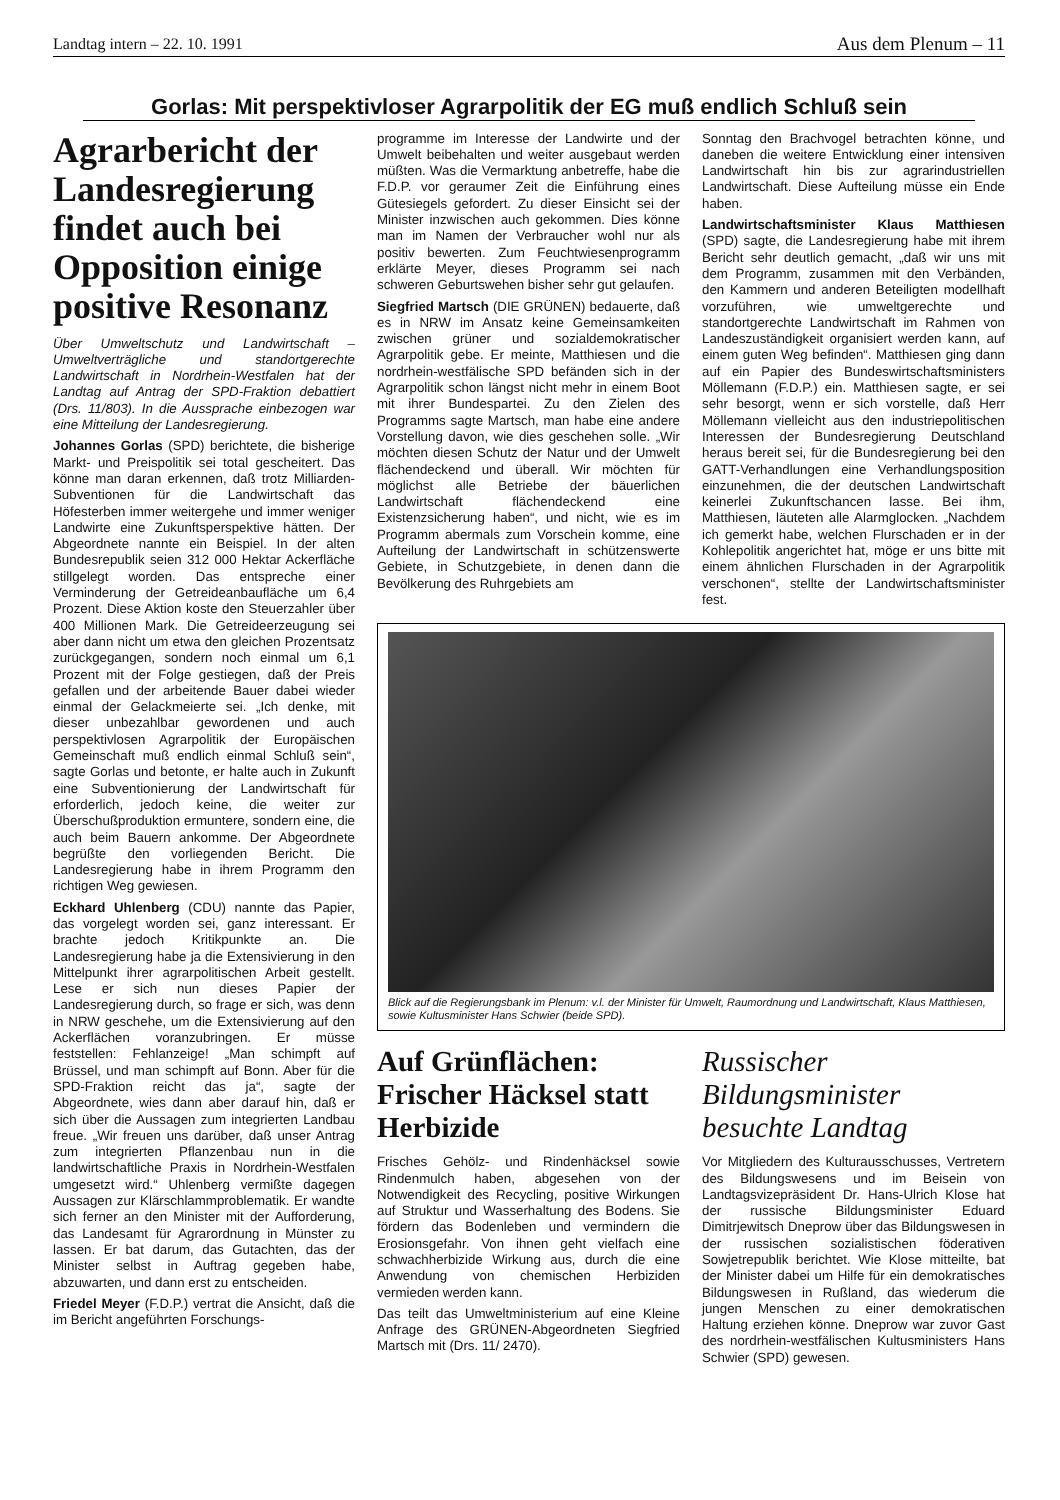Landtag intern – 22. 10. 1991 Aus dem Plenum – 11
Gorlas: Mit perspektivloser Agrarpolitik der EG muß endlich Schluß sein
Agrarbericht der Landesregierung findet auch bei Opposition einige positive Resonanz
Über Umweltschutz und Landwirtschaft – Umweltverträgliche und standortgerechte Landwirtschaft in Nordrhein-Westfalen hat der Landtag auf Antrag der SPD-Fraktion debattiert (Drs. 11/803). In die Aussprache einbezogen war eine Mitteilung der Landesregierung.
Johannes Gorlas (SPD) berichtete, die bisherige Markt- und Preispolitik sei total gescheitert. Das könne man daran erkennen, daß trotz Milliarden-Subventionen für die Landwirtschaft das Höfesterben immer weitergehe und immer weniger Landwirte eine Zukunftsperspektive hätten. Der Abgeordnete nannte ein Beispiel. In der alten Bundesrepublik seien 312 000 Hektar Ackerfläche stillgelegt worden. Das entspreche einer Verminderung der Getreideanbaufläche um 6,4 Prozent. Diese Aktion koste den Steuerzahler über 400 Millionen Mark. Die Getreideerzeugung sei aber dann nicht um etwa den gleichen Prozentsatz zurückgegangen, sondern noch einmal um 6,1 Prozent mit der Folge gestiegen, daß der Preis gefallen und der arbeitende Bauer dabei wieder einmal der Gelackmeierte sei. „Ich denke, mit dieser unbezahlbar gewordenen und auch perspektivlosen Agrarpolitik der Europäischen Gemeinschaft muß endlich einmal Schluß sein“, sagte Gorlas und betonte, er halte auch in Zukunft eine Subventionierung der Landwirtschaft für erforderlich, jedoch keine, die weiter zur Überschußproduktion ermuntere, sondern eine, die auch beim Bauern ankomme. Der Abgeordnete begrüßte den vorliegenden Bericht. Die Landesregierung habe in ihrem Programm den richtigen Weg gewiesen.
Eckhard Uhlenberg (CDU) nannte das Papier, das vorgelegt worden sei, ganz interessant. Er brachte jedoch Kritikpunkte an. Die Landesregierung habe ja die Extensivierung in den Mittelpunkt ihrer agrarpolitischen Arbeit gestellt. Lese er sich nun dieses Papier der Landesregierung durch, so frage er sich, was denn in NRW geschehe, um die Extensivierung auf den Ackerflächen voranzubringen. Er müsse feststellen: Fehlanzeige! „Man schimpft auf Brüssel, und man schimpft auf Bonn. Aber für die SPD-Fraktion reicht das ja“, sagte der Abgeordnete, wies dann aber darauf hin, daß er sich über die Aussagen zum integrierten Landbau freue. „Wir freuen uns darüber, daß unser Antrag zum integrierten Pflanzenbau nun in die landwirtschaftliche Praxis in Nordrhein-Westfalen umgesetzt wird.“ Uhlenberg vermißte dagegen Aussagen zur Klärschlammproblematik. Er wandte sich ferner an den Minister mit der Aufforderung, das Landesamt für Agrarordnung in Münster zu lassen. Er bat darum, das Gutachten, das der Minister selbst in Auftrag gegeben habe, abzuwarten, und dann erst zu entscheiden.
Friedel Meyer (F.D.P.) vertrat die Ansicht, daß die im Bericht angeführten Forschungs-
programme im Interesse der Landwirte und der Umwelt beibehalten und weiter ausgebaut werden müßten. Was die Vermarktung anbetreffe, habe die F.D.P. vor geraumer Zeit die Einführung eines Gütesiegels gefordert. Zu dieser Einsicht sei der Minister inzwischen auch gekommen. Dies könne man im Namen der Verbraucher wohl nur als positiv bewerten. Zum Feuchtwiesenprogramm erklärte Meyer, dieses Programm sei nach schweren Geburtswehen bisher sehr gut gelaufen.
Siegfried Martsch (DIE GRÜNEN) bedauerte, daß es in NRW im Ansatz keine Gemeinsamkeiten zwischen grüner und sozialdemokratischer Agrarpolitik gebe. Er meinte, Matthiesen und die nordrhein-westfälische SPD befänden sich in der Agrarpolitik schon längst nicht mehr in einem Boot mit ihrer Bundespartei. Zu den Zielen des Programms sagte Martsch, man habe eine andere Vorstellung davon, wie dies geschehen solle. „Wir möchten diesen Schutz der Natur und der Umwelt flächendeckend und überall. Wir möchten für möglichst alle Betriebe der bäuerlichen Landwirtschaft flächendeckend eine Existenzsicherung haben“, und nicht, wie es im Programm abermals zum Vorschein komme, eine Aufteilung der Landwirtschaft in schützenswerte Gebiete, in Schutzgebiete, in denen dann die Bevölkerung des Ruhrgebiets am
Sonntag den Brachvogel betrachten könne, und daneben die weitere Entwicklung einer intensiven Landwirtschaft hin bis zur agrarindustriellen Landwirtschaft. Diese Aufteilung müsse ein Ende haben.
Landwirtschaftsminister Klaus Matthiesen (SPD) sagte, die Landesregierung habe mit ihrem Bericht sehr deutlich gemacht, „daß wir uns mit dem Programm, zusammen mit den Verbänden, den Kammern und anderen Beteiligten modellhaft vorzuführen, wie umweltgerechte und standortgerechte Landwirtschaft im Rahmen von Landeszuständigkeit organisiert werden kann, auf einem guten Weg befinden“. Matthiesen ging dann auf ein Papier des Bundeswirtschaftsministers Möllemann (F.D.P.) ein. Matthiesen sagte, er sei sehr besorgt, wenn er sich vorstelle, daß Herr Möllemann vielleicht aus den industriepolitischen Interessen der Bundesregierung Deutschland heraus bereit sei, für die Bundesregierung bei den GATT-Verhandlungen eine Verhandlungsposition einzunehmen, die der deutschen Landwirtschaft keinerlei Zukunftschancen lasse. Bei ihm, Matthiesen, läuteten alle Alarmglocken. „Nachdem ich gemerkt habe, welchen Flurschaden er in der Kohlepolitik angerichtet hat, möge er uns bitte mit einem ähnlichen Flurschaden in der Agrarpolitik verschonen“, stellte der Landwirtschaftsminister fest.
Blick auf die Regierungsbank im Plenum: v.l. der Minister für Umwelt, Raumordnung und Landwirtschaft, Klaus Matthiesen, sowie Kultusminister Hans Schwier (beide SPD).
Auf Grünflächen: Frischer Häcksel statt Herbizide
Frisches Gehölz- und Rindenhäcksel sowie Rindenmulch haben, abgesehen von der Notwendigkeit des Recycling, positive Wirkungen auf Struktur und Wasserhaltung des Bodens. Sie fördern das Bodenleben und vermindern die Erosionsgefahr. Von ihnen geht vielfach eine schwachherbizide Wirkung aus, durch die eine Anwendung von chemischen Herbiziden vermieden werden kann.
Das teilt das Umweltministerium auf eine Kleine Anfrage des GRÜNEN-Abgeordneten Siegfried Martsch mit (Drs. 11/ 2470).
Russischer Bildungsminister besuchte Landtag
Vor Mitgliedern des Kulturausschusses, Vertretern des Bildungswesens und im Beisein von Landtagsvizepräsident Dr. Hans-Ulrich Klose hat der russische Bildungsminister Eduard Dimitrjewitsch Dneprow über das Bildungswesen in der russischen sozialistischen föderativen Sowjetrepublik berichtet. Wie Klose mitteilte, bat der Minister dabei um Hilfe für ein demokratisches Bildungswesen in Rußland, das wiederum die jungen Menschen zu einer demokratischen Haltung erziehen könne. Dneprow war zuvor Gast des nordrhein-westfälischen Kultusministers Hans Schwier (SPD) gewesen.